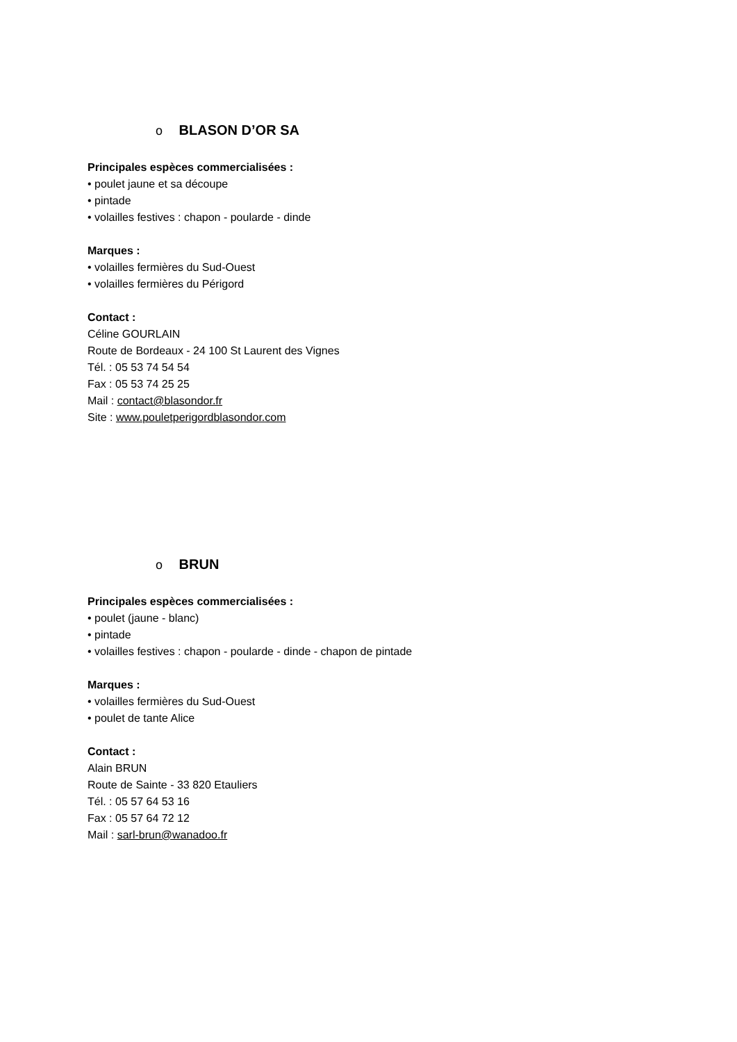o BLASON D’OR SA
Principales espèces commercialisées :
• poulet jaune et sa découpe
• pintade
• volailles festives : chapon - poularde - dinde
Marques :
• volailles fermières du Sud-Ouest
• volailles fermières du Périgord
Contact :
Céline GOURLAIN
Route de Bordeaux - 24 100 St Laurent des Vignes
Tél. : 05 53 74 54 54
Fax : 05 53 74 25 25
Mail : contact@blasondor.fr
Site : www.pouletperigordblasondor.com
o BRUN
Principales espèces commercialisées :
• poulet (jaune - blanc)
• pintade
• volailles festives : chapon - poularde - dinde - chapon de pintade
Marques :
• volailles fermières du Sud-Ouest
• poulet de tante Alice
Contact :
Alain BRUN
Route de Sainte - 33 820 Etauliers
Tél. : 05 57 64 53 16
Fax : 05 57 64 72 12
Mail : sarl-brun@wanadoo.fr